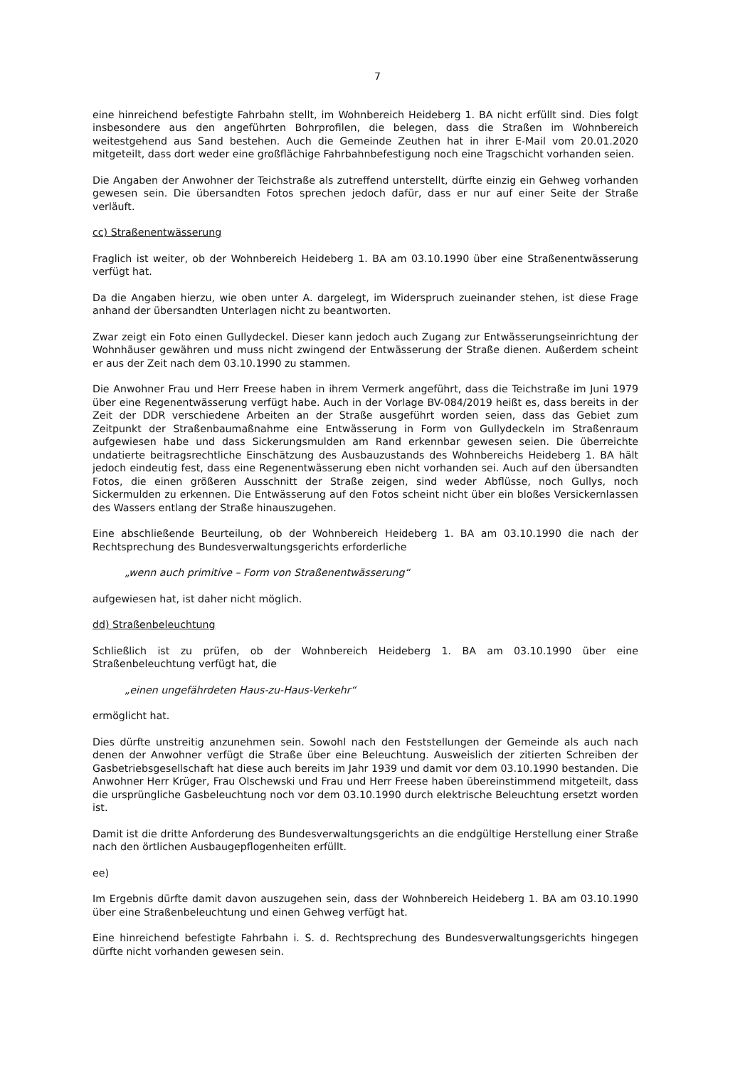7
eine hinreichend befestigte Fahrbahn stellt, im Wohnbereich Heideberg 1. BA nicht erfüllt sind. Dies folgt insbesondere aus den angeführten Bohrprofilen, die belegen, dass die Straßen im Wohnbereich weitestgehend aus Sand bestehen. Auch die Gemeinde Zeuthen hat in ihrer E-Mail vom 20.01.2020 mitgeteilt, dass dort weder eine großflächige Fahrbahnbefestigung noch eine Tragschicht vorhanden seien.
Die Angaben der Anwohner der Teichstraße als zutreffend unterstellt, dürfte einzig ein Gehweg vorhanden gewesen sein. Die übersandten Fotos sprechen jedoch dafür, dass er nur auf einer Seite der Straße verläuft.
cc) Straßenentwässerung
Fraglich ist weiter, ob der Wohnbereich Heideberg 1. BA am 03.10.1990 über eine Straßenentwässerung verfügt hat.
Da die Angaben hierzu, wie oben unter A. dargelegt, im Widerspruch zueinander stehen, ist diese Frage anhand der übersandten Unterlagen nicht zu beantworten.
Zwar zeigt ein Foto einen Gullydeckel. Dieser kann jedoch auch Zugang zur Entwässerungseinrichtung der Wohnhäuser gewähren und muss nicht zwingend der Entwässerung der Straße dienen. Außerdem scheint er aus der Zeit nach dem 03.10.1990 zu stammen.
Die Anwohner Frau und Herr Freese haben in ihrem Vermerk angeführt, dass die Teichstraße im Juni 1979 über eine Regenentwässerung verfügt habe. Auch in der Vorlage BV-084/2019 heißt es, dass bereits in der Zeit der DDR verschiedene Arbeiten an der Straße ausgeführt worden seien, dass das Gebiet zum Zeitpunkt der Straßenbaumaßnahme eine Entwässerung in Form von Gullydeckeln im Straßenraum aufgewiesen habe und dass Sickerungsmulden am Rand erkennbar gewesen seien. Die überreichte undatierte beitragsrechtliche Einschätzung des Ausbauzustands des Wohnbereichs Heideberg 1. BA hält jedoch eindeutig fest, dass eine Regenentwässerung eben nicht vorhanden sei. Auch auf den übersandten Fotos, die einen größeren Ausschnitt der Straße zeigen, sind weder Abflüsse, noch Gullys, noch Sickermulden zu erkennen. Die Entwässerung auf den Fotos scheint nicht über ein bloßes Versickernlassen des Wassers entlang der Straße hinauszugehen.
Eine abschließende Beurteilung, ob der Wohnbereich Heideberg 1. BA am 03.10.1990 die nach der Rechtsprechung des Bundesverwaltungsgerichts erforderliche
„wenn auch primitive – Form von Straßenentwässerung“
aufgewiesen hat, ist daher nicht möglich.
dd) Straßenbeleuchtung
Schließlich ist zu prüfen, ob der Wohnbereich Heideberg 1. BA am 03.10.1990 über eine Straßenbeleuchtung verfügt hat, die
„einen ungefährdeten Haus-zu-Haus-Verkehr“
ermöglicht hat.
Dies dürfte unstreitig anzunehmen sein. Sowohl nach den Feststellungen der Gemeinde als auch nach denen der Anwohner verfügt die Straße über eine Beleuchtung. Ausweislich der zitierten Schreiben der Gasbetriebsgesellschaft hat diese auch bereits im Jahr 1939 und damit vor dem 03.10.1990 bestanden. Die Anwohner Herr Krüger, Frau Olschewski und Frau und Herr Freese haben übereinstimmend mitgeteilt, dass die ursprüngliche Gasbeleuchtung noch vor dem 03.10.1990 durch elektrische Beleuchtung ersetzt worden ist.
Damit ist die dritte Anforderung des Bundesverwaltungsgerichts an die endgültige Herstellung einer Straße nach den örtlichen Ausbaugepflogenheiten erfüllt.
ee)
Im Ergebnis dürfte damit davon auszugehen sein, dass der Wohnbereich Heideberg 1. BA am 03.10.1990 über eine Straßenbeleuchtung und einen Gehweg verfügt hat.
Eine hinreichend befestigte Fahrbahn i. S. d. Rechtsprechung des Bundesverwaltungsgerichts hingegen dürfte nicht vorhanden gewesen sein.